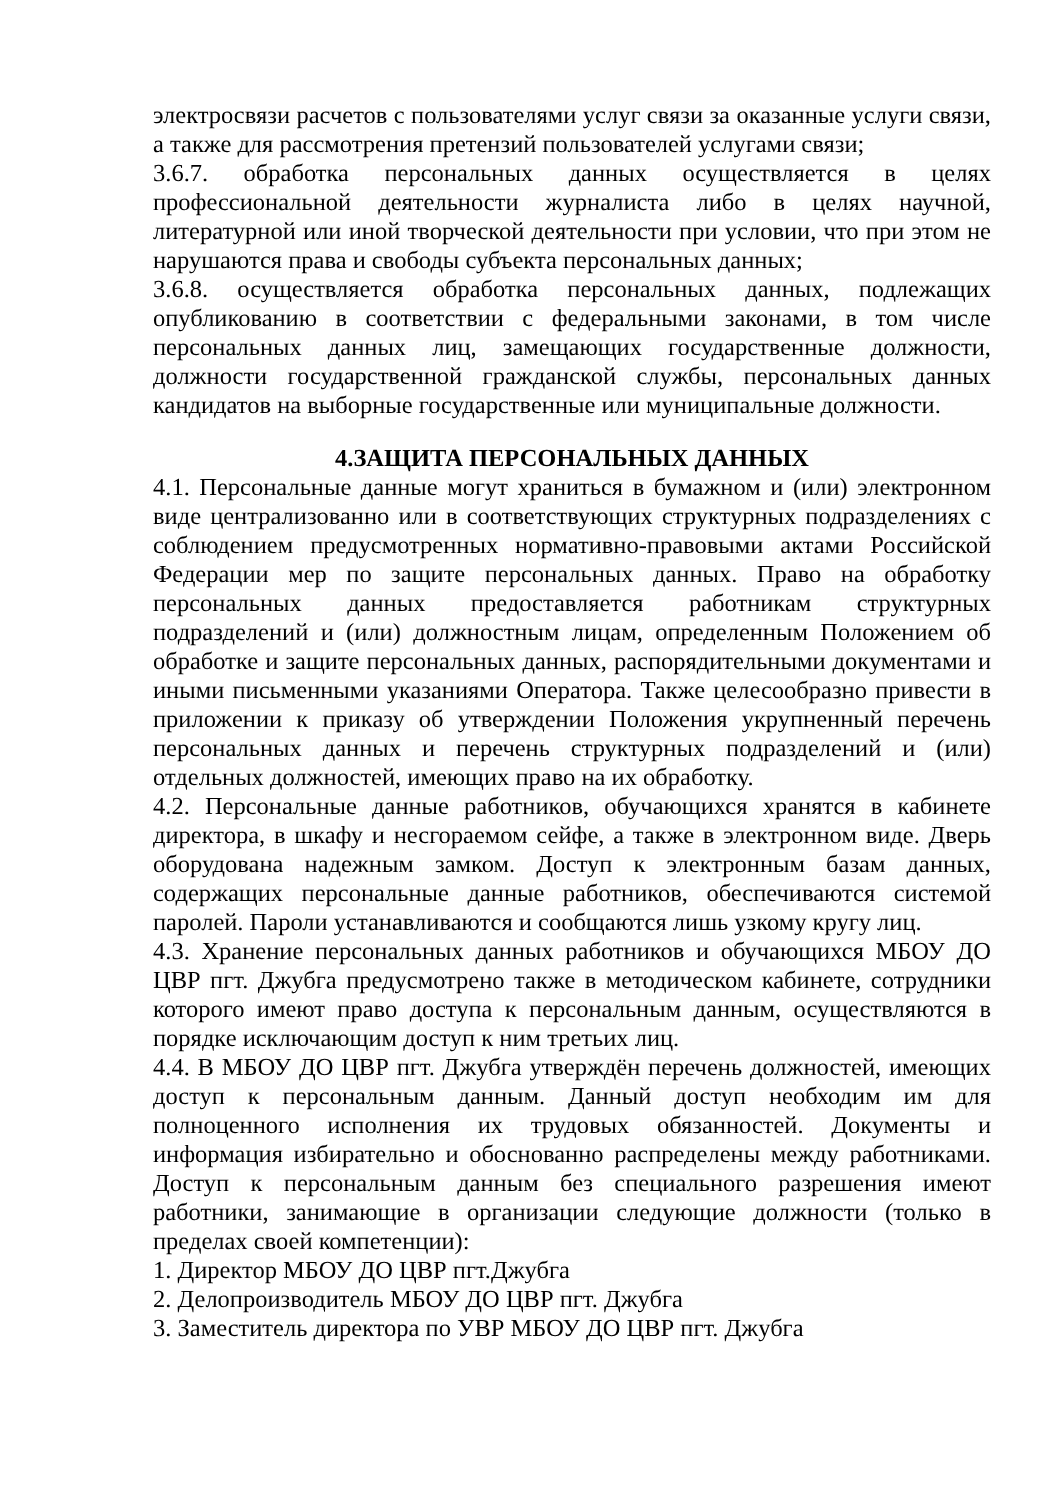электросвязи расчетов с пользователями услуг связи за оказанные услуги связи, а также для рассмотрения претензий пользователей услугами связи;
3.6.7. обработка персональных данных осуществляется в целях профессиональной деятельности журналиста либо в целях научной, литературной или иной творческой деятельности при условии, что при этом не нарушаются права и свободы субъекта персональных данных;
3.6.8. осуществляется обработка персональных данных, подлежащих опубликованию в соответствии с федеральными законами, в том числе персональных данных лиц, замещающих государственные должности, должности государственной гражданской службы, персональных данных кандидатов на выборные государственные или муниципальные должности.
4.ЗАЩИТА ПЕРСОНАЛЬНЫХ ДАННЫХ
4.1. Персональные данные могут храниться в бумажном и (или) электронном виде централизованно или в соответствующих структурных подразделениях с соблюдением предусмотренных нормативно-правовыми актами Российской Федерации мер по защите персональных данных. Право на обработку персональных данных предоставляется работникам структурных подразделений и (или) должностным лицам, определенным Положением об обработке и защите персональных данных, распорядительными документами и иными письменными указаниями Оператора. Также целесообразно привести в приложении к приказу об утверждении Положения укрупненный перечень персональных данных и перечень структурных подразделений и (или) отдельных должностей, имеющих право на их обработку.
4.2. Персональные данные работников, обучающихся хранятся в кабинете директора, в шкафу и несгораемом сейфе, а также в электронном виде. Дверь оборудована надежным замком. Доступ к электронным базам данных, содержащих персональные данные работников, обеспечиваются системой паролей. Пароли устанавливаются и сообщаются лишь узкому кругу лиц.
4.3. Хранение персональных данных работников и обучающихся МБОУ ДО ЦВР пгт. Джубга предусмотрено также в методическом кабинете, сотрудники которого имеют право доступа к персональным данным, осуществляются в порядке исключающим доступ к ним третьих лиц.
4.4. В МБОУ ДО ЦВР пгт. Джубга утверждён перечень должностей, имеющих доступ к персональным данным. Данный доступ необходим им для полноценного исполнения их трудовых обязанностей. Документы и информация избирательно и обоснованно распределены между работниками. Доступ к персональным данным без специального разрешения имеют работники, занимающие в организации следующие должности (только в пределах своей компетенции):
1. Директор МБОУ ДО ЦВР пгт.Джубга
2. Делопроизводитель МБОУ ДО ЦВР пгт. Джубга
3. Заместитель директора по УВР МБОУ ДО ЦВР пгт. Джубга